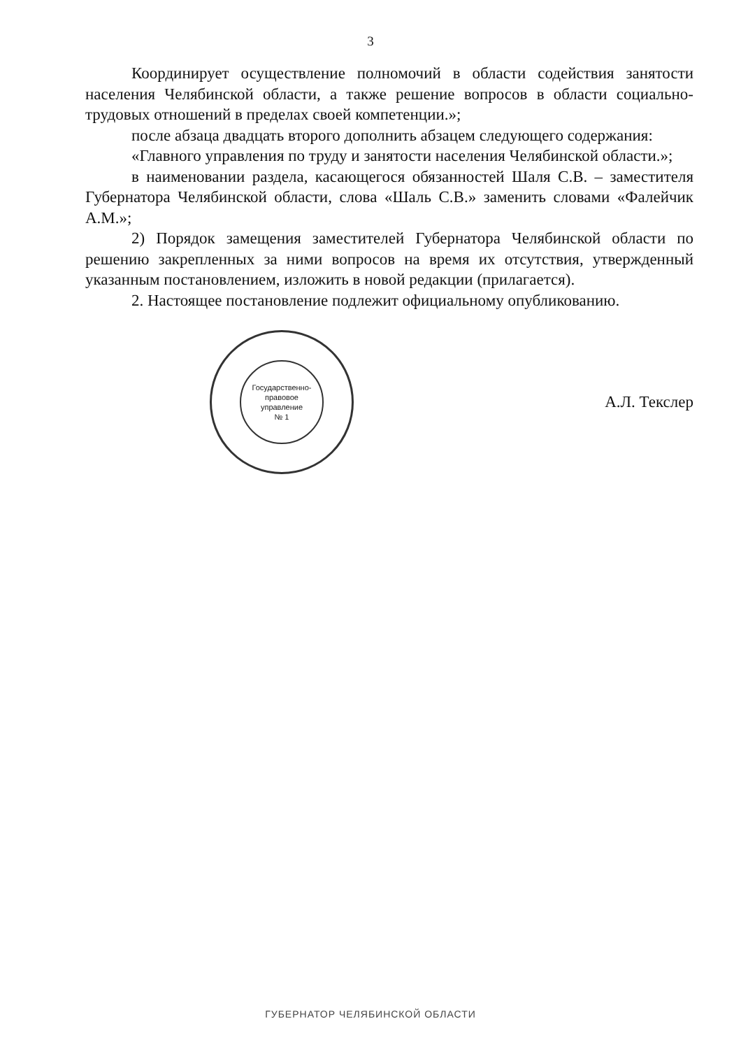3
Координирует осуществление полномочий в области содействия занятости населения Челябинской области, а также решение вопросов в области социально-трудовых отношений в пределах своей компетенции.»;
после абзаца двадцать второго дополнить абзацем следующего содержания:
«Главного управления по труду и занятости населения Челябинской области.»;
в наименовании раздела, касающегося обязанностей Шаля С.В. – заместителя Губернатора Челябинской области, слова «Шаль С.В.» заменить словами «Фалейчик А.М.»;
2) Порядок замещения заместителей Губернатора Челябинской области по решению закрепленных за ними вопросов на время их отсутствия, утвержденный указанным постановлением, изложить в новой редакции (прилагается).
2. Настоящее постановление подлежит официальному опубликованию.
Государственно-
правовое
управление
№ 1
А.Л. Текслер
ГУБЕРНАТОР ЧЕЛЯБИНСКОЙ ОБЛАСТИ